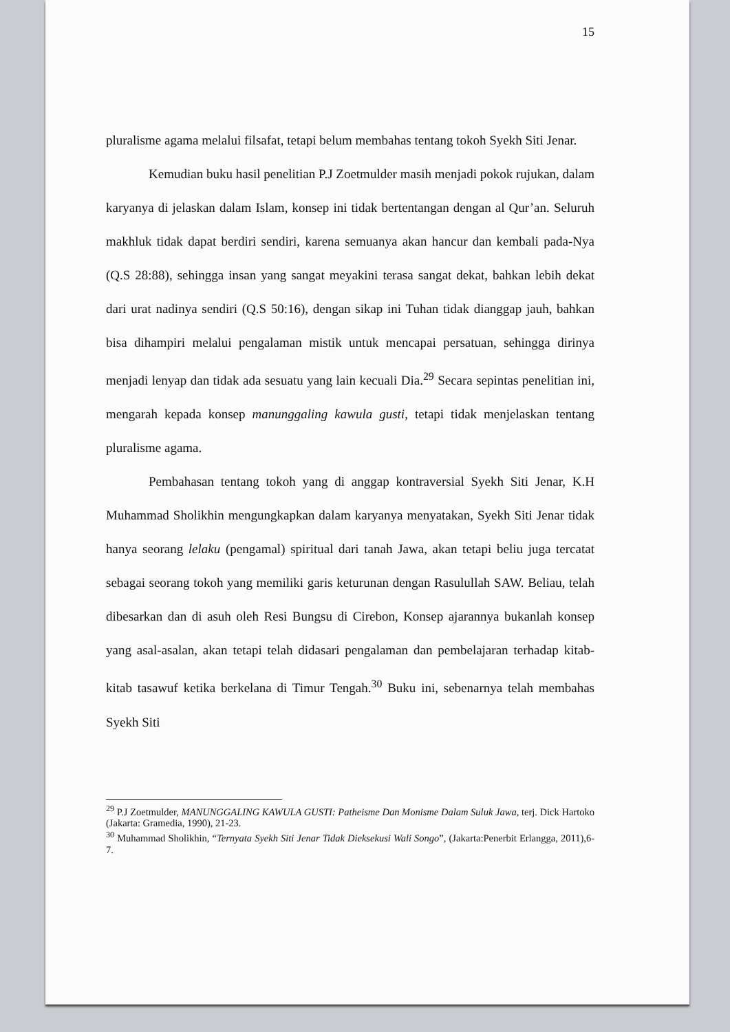15
pluralisme agama melalui filsafat, tetapi belum membahas tentang tokoh Syekh Siti Jenar.
Kemudian buku hasil penelitian P.J Zoetmulder masih menjadi pokok rujukan, dalam karyanya di jelaskan dalam Islam, konsep ini tidak bertentangan dengan al Qur’an. Seluruh makhluk tidak dapat berdiri sendiri, karena semuanya akan hancur dan kembali pada-Nya (Q.S 28:88), sehingga insan yang sangat meyakini terasa sangat dekat, bahkan lebih dekat dari urat nadinya sendiri (Q.S 50:16), dengan sikap ini Tuhan tidak dianggap jauh, bahkan bisa dihampiri melalui pengalaman mistik untuk mencapai persatuan, sehingga dirinya menjadi lenyap dan tidak ada sesuatu yang lain kecuali Dia.<sup>29</sup> Secara sepintas penelitian ini, mengarah kepada konsep manunggaling kawula gusti, tetapi tidak menjelaskan tentang pluralisme agama.
Pembahasan tentang tokoh yang di anggap kontraversial Syekh Siti Jenar, K.H Muhammad Sholikhin mengungkapkan dalam karyanya menyatakan, Syekh Siti Jenar tidak hanya seorang lelaku (pengamal) spiritual dari tanah Jawa, akan tetapi beliu juga tercatat sebagai seorang tokoh yang memiliki garis keturunan dengan Rasulullah SAW. Beliau, telah dibesarkan dan di asuh oleh Resi Bungsu di Cirebon, Konsep ajarannya bukanlah konsep yang asal-asalan, akan tetapi telah didasari pengalaman dan pembelajaran terhadap kitab-kitab tasawuf ketika berkelana di Timur Tengah.<sup>30</sup> Buku ini, sebenarnya telah membahas Syekh Siti
<sup>29</sup> P.J Zoetmulder, MANUNGGALING KAWULA GUSTI: Patheisme Dan Monisme Dalam Suluk Jawa, terj. Dick Hartoko (Jakarta: Gramedia, 1990), 21-23.
<sup>30</sup> Muhammad Sholikhin, “Ternyata Syekh Siti Jenar Tidak Dieksekusi Wali Songo”, (Jakarta:Penerbit Erlangga, 2011),6-7.